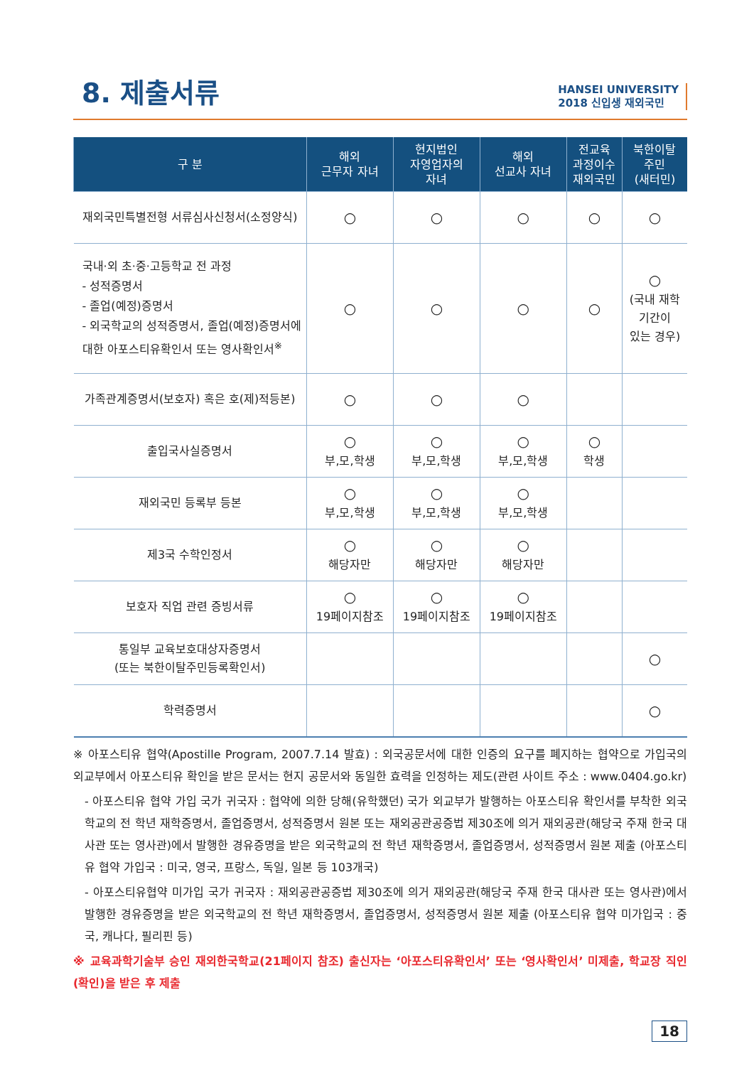8. 제출서류
HANSEI UNIVERSITY
2018 신입생 재외국민
| 구 분 | 해외 근무자 자녀 | 현지법인 자영업자의 자녀 | 해외 선교사 자녀 | 전교육 과정이수 재외국민 | 북한이탈 주민 (새터민) |
| --- | --- | --- | --- | --- | --- |
| 재외국민특별전형 서류심사신청서(소정양식) | ○ | ○ | ○ | ○ | ○ |
| 국내·외 초·중·고등학교 전 과정 - 성적증명서 - 졸업(예정)증명서 - 외국학교의 성적증명서, 졸업(예정)증명서에 대한 아포스티유확인서 또는 영사확인서<sup>※</sup> | ○ | ○ | ○ | ○ | ○ (국내 재학 기간이 있는 경우) |
| 가족관계증명서(보호자) 혹은 호(제)적등본) | ○ | ○ | ○ | | |
| 출입국사실증명서 | ○ 부,모,학생 | ○ 부,모,학생 | ○ 부,모,학생 | ○ 학생 | |
| 재외국민 등록부 등본 | ○ 부,모,학생 | ○ 부,모,학생 | ○ 부,모,학생 | | |
| 제3국 수학인정서 | ○ 해당자만 | ○ 해당자만 | ○ 해당자만 | | |
| 보호자 직업 관련 증빙서류 | ○ 19페이지참조 | ○ 19페이지참조 | ○ 19페이지참조 | | |
| 통일부 교육보호대상자증명서 (또는 북한이탈주민등록확인서) | | | | | ○ |
| 학력증명서 | | | | | ○ |
※ 아포스티유 협약(Apostille Program, 2007.7.14 발효) : 외국공문서에 대한 인증의 요구를 폐지하는 협약으로 가입국의 외교부에서 아포스티유 확인을 받은 문서는 현지 공문서와 동일한 효력을 인정하는 제도(관련 사이트 주소 : www.0404.go.kr)
- 아포스티유 협약 가입 국가 귀국자 : 협약에 의한 당해(유학했던) 국가 외교부가 발행하는 아포스티유 확인서를 부착한 외국학교의 전 학년 재학증명서, 졸업증명서, 성적증명서 원본 또는 재외공관공증법 제30조에 의거 재외공관(해당국 주재 한국 대사관 또는 영사관)에서 발행한 경유증명을 받은 외국학교의 전 학년 재학증명서, 졸업증명서, 성적증명서 원본 제출 (아포스티유 협약 가입국 : 미국, 영국, 프랑스, 독일, 일본 등 103개국)
- 아포스티유협약 미가입 국가 귀국자 : 재외공관공증법 제30조에 의거 재외공관(해당국 주재 한국 대사관 또는 영사관)에서 발행한 경유증명을 받은 외국학교의 전 학년 재학증명서, 졸업증명서, 성적증명서 원본 제출 (아포스티유 협약 미가입국 : 중국, 캐나다, 필리핀 등)
※ 교육과학기술부 승인 재외한국학교(21페이지 참조) 출신자는 ‘아포스티유확인서’ 또는 ‘영사확인서’ 미제출, 학교장 직인(확인)을 받은 후 제출
18